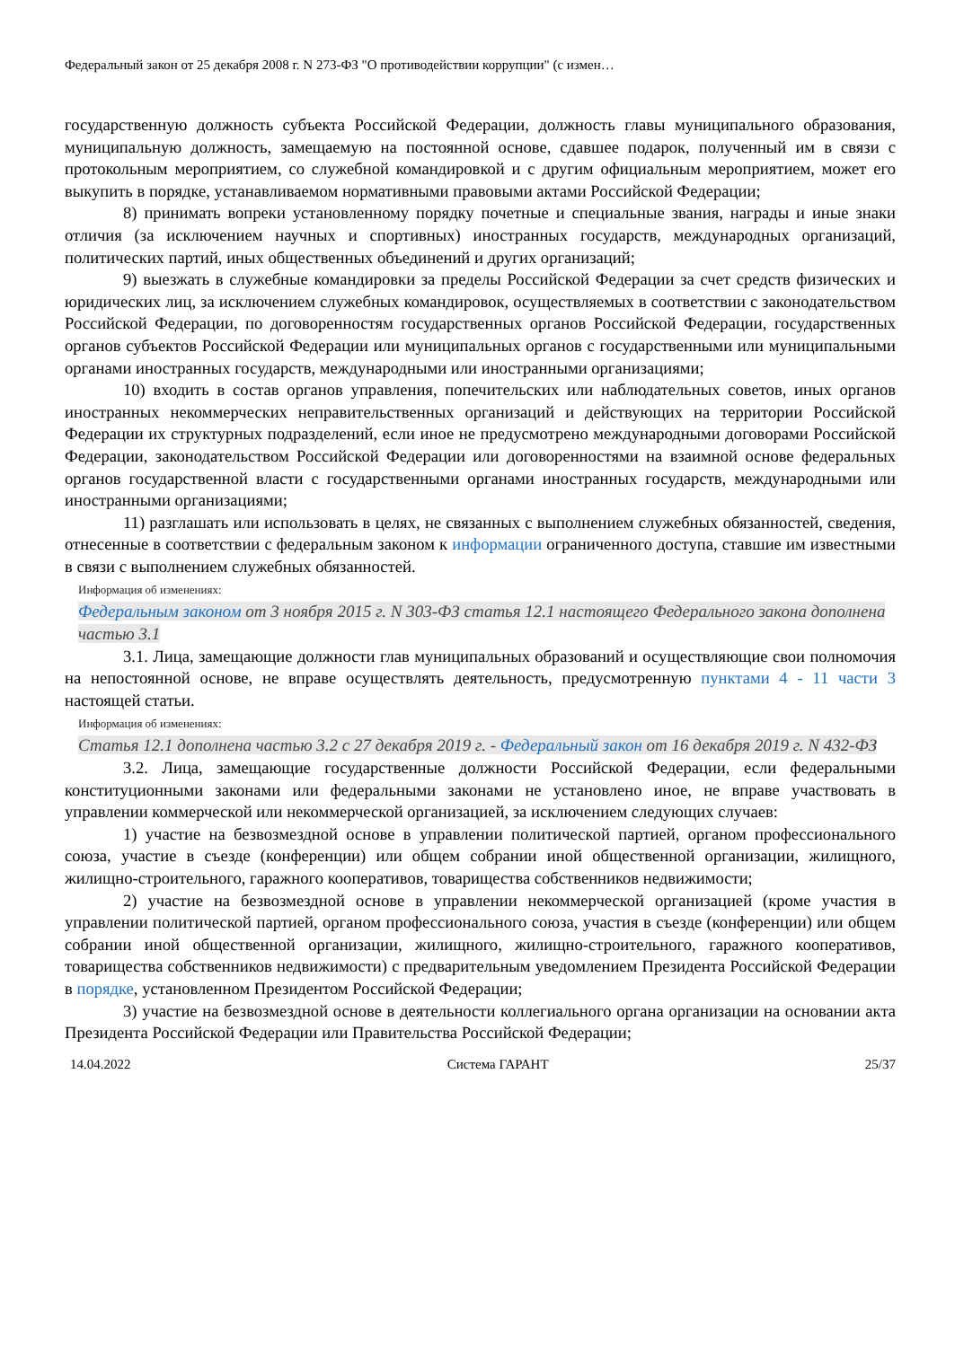Федеральный закон от 25 декабря 2008 г. N 273-ФЗ "О противодействии коррупции" (с измен…
государственную должность субъекта Российской Федерации, должность главы муниципального образования, муниципальную должность, замещаемую на постоянной основе, сдавшее подарок, полученный им в связи с протокольным мероприятием, со служебной командировкой и с другим официальным мероприятием, может его выкупить в порядке, устанавливаемом нормативными правовыми актами Российской Федерации;
8) принимать вопреки установленному порядку почетные и специальные звания, награды и иные знаки отличия (за исключением научных и спортивных) иностранных государств, международных организаций, политических партий, иных общественных объединений и других организаций;
9) выезжать в служебные командировки за пределы Российской Федерации за счет средств физических и юридических лиц, за исключением служебных командировок, осуществляемых в соответствии с законодательством Российской Федерации, по договоренностям государственных органов Российской Федерации, государственных органов субъектов Российской Федерации или муниципальных органов с государственными или муниципальными органами иностранных государств, международными или иностранными организациями;
10) входить в состав органов управления, попечительских или наблюдательных советов, иных органов иностранных некоммерческих неправительственных организаций и действующих на территории Российской Федерации их структурных подразделений, если иное не предусмотрено международными договорами Российской Федерации, законодательством Российской Федерации или договоренностями на взаимной основе федеральных органов государственной власти с государственными органами иностранных государств, международными или иностранными организациями;
11) разглашать или использовать в целях, не связанных с выполнением служебных обязанностей, сведения, отнесенные в соответствии с федеральным законом к информации ограниченного доступа, ставшие им известными в связи с выполнением служебных обязанностей.
Информация об изменениях:
Федеральным законом от 3 ноября 2015 г. N 303-ФЗ статья 12.1 настоящего Федерального закона дополнена частью 3.1
3.1. Лица, замещающие должности глав муниципальных образований и осуществляющие свои полномочия на непостоянной основе, не вправе осуществлять деятельность, предусмотренную пунктами 4 - 11 части 3 настоящей статьи.
Информация об изменениях:
Статья 12.1 дополнена частью 3.2 с 27 декабря 2019 г. - Федеральный закон от 16 декабря 2019 г. N 432-ФЗ
3.2. Лица, замещающие государственные должности Российской Федерации, если федеральными конституционными законами или федеральными законами не установлено иное, не вправе участвовать в управлении коммерческой или некоммерческой организацией, за исключением следующих случаев:
1) участие на безвозмездной основе в управлении политической партией, органом профессионального союза, участие в съезде (конференции) или общем собрании иной общественной организации, жилищного, жилищно-строительного, гаражного кооперативов, товарищества собственников недвижимости;
2) участие на безвозмездной основе в управлении некоммерческой организацией (кроме участия в управлении политической партией, органом профессионального союза, участия в съезде (конференции) или общем собрании иной общественной организации, жилищного, жилищно-строительного, гаражного кооперативов, товарищества собственников недвижимости) с предварительным уведомлением Президента Российской Федерации в порядке, установленном Президентом Российской Федерации;
3) участие на безвозмездной основе в деятельности коллегиального органа организации на основании акта Президента Российской Федерации или Правительства Российской Федерации;
14.04.2022 Система ГАРАНТ 25/37